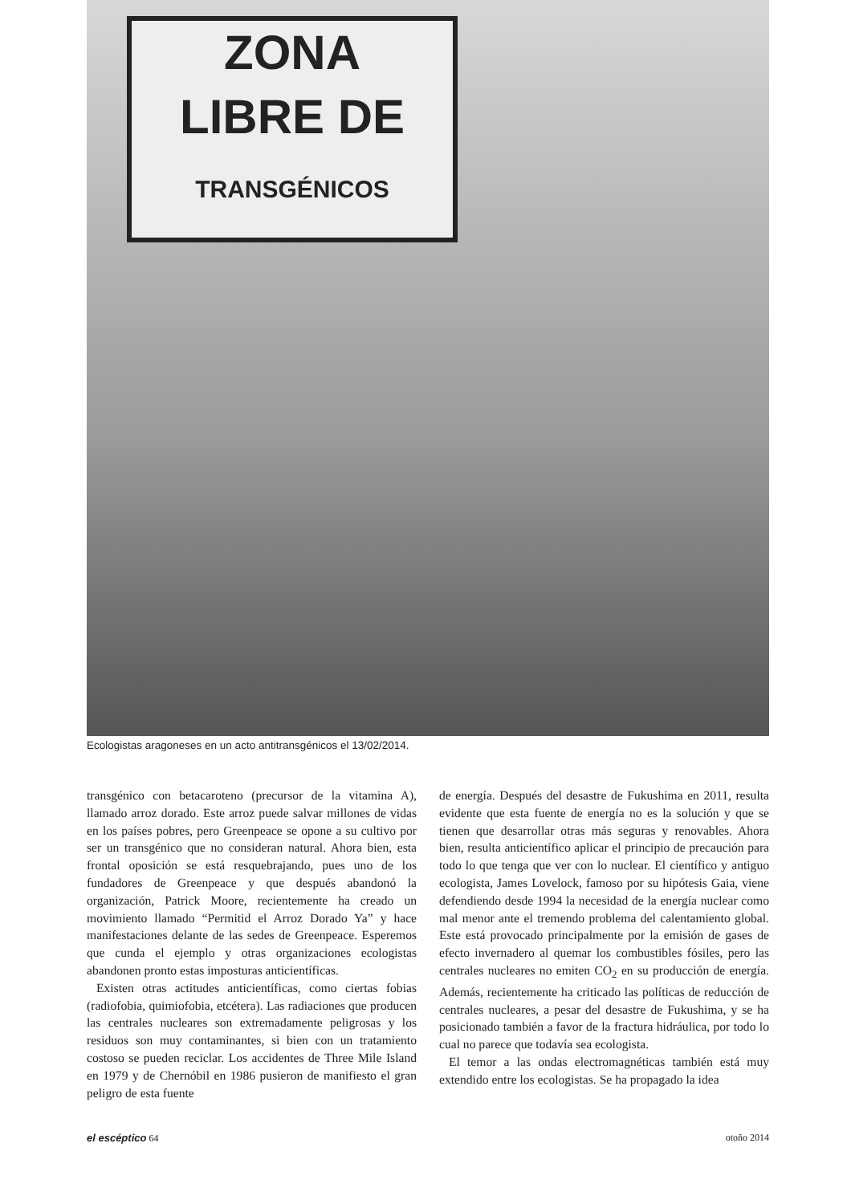ZONA
LIBRE DE
TRANSGÉNICOS
Ecologistas aragoneses en un acto antitransgénicos el 13/02/2014.
transgénico con betacaroteno (precursor de la vitamina A), llamado arroz dorado. Este arroz puede salvar millones de vidas en los países pobres, pero Greenpeace se opone a su cultivo por ser un transgénico que no consideran natural. Ahora bien, esta frontal oposición se está resquebrajando, pues uno de los fundadores de Greenpeace y que después abandonó la organización, Patrick Moore, recientemente ha creado un movimiento llamado “Permitid el Arroz Dorado Ya” y hace manifestaciones delante de las sedes de Greenpeace. Esperemos que cunda el ejemplo y otras organizaciones ecologistas abandonen pronto estas imposturas anticientíficas.
Existen otras actitudes anticientíficas, como ciertas fobias (radiofobia, quimiofobia, etcétera). Las radiaciones que producen las centrales nucleares son extremadamente peligrosas y los residuos son muy contaminantes, si bien con un tratamiento costoso se pueden reciclar. Los accidentes de Three Mile Island en 1979 y de Chernóbil en 1986 pusieron de manifiesto el gran peligro de esta fuente
de energía. Después del desastre de Fukushima en 2011, resulta evidente que esta fuente de energía no es la solución y que se tienen que desarrollar otras más seguras y renovables. Ahora bien, resulta anticientífico aplicar el principio de precaución para todo lo que tenga que ver con lo nuclear. El científico y antiguo ecologista, James Lovelock, famoso por su hipótesis Gaia, viene defendiendo desde 1994 la necesidad de la energía nuclear como mal menor ante el tremendo problema del calentamiento global. Este está provocado principalmente por la emisión de gases de efecto invernadero al quemar los combustibles fósiles, pero las centrales nucleares no emiten CO<sub>2</sub> en su producción de energía. Además, recientemente ha criticado las políticas de reducción de centrales nucleares, a pesar del desastre de Fukushima, y se ha posicionado también a favor de la fractura hidráulica, por todo lo cual no parece que todavía sea ecologista.
El temor a las ondas electromagnéticas también está muy extendido entre los ecologistas. Se ha propagado la idea
el escéptico 64 otoño 2014